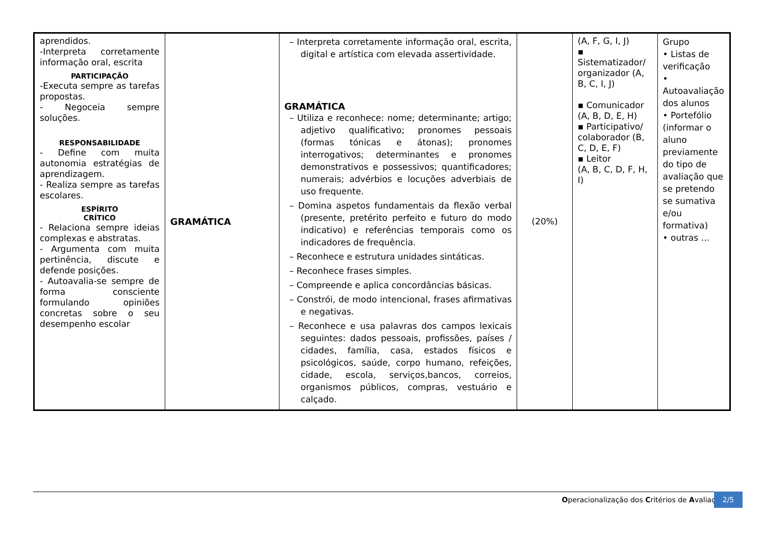| aprendidos. -Interpreta corretamente informação oral, escrita PARTICIPAÇÃO -Executa sempre as tarefas propostas. - Negoceia sempre soluções. RESPONSABILIDADE - Define com muita autonomia estratégias de aprendizagem. - Realiza sempre as tarefas escolares. ESPÍRITO CRÍTICO - Relaciona sempre ideias complexas e abstratas. - Argumenta com muita pertinência, discute e defende posições. - Autoavalia-se sempre de forma consciente formulando opiniões concretas sobre o seu desempenho escolar | GRAMÁTICA | – Interpreta corretamente informação oral, escrita, digital e artística com elevada assertividade. GRAMÁTICA – Utiliza e reconhece: nome; determinante; artigo; adjetivo qualificativo; pronomes pessoais (formas tónicas e átonas); pronomes interrogativos; determinantes e pronomes demonstrativos e possessivos; quantificadores; numerais; advérbios e locuções adverbiais de uso frequente. – Domina aspetos fundamentais da flexão verbal (presente, pretérito perfeito e futuro do modo indicativo) e referências temporais como os indicadores de frequência. – Reconhece e estrutura unidades sintáticas. – Reconhece frases simples. – Compreende e aplica concordâncias básicas. – Constrói, de modo intencional, frases afirmativas e negativas. – Reconhece e usa palavras dos campos lexicais seguintes: dados pessoais, profissões, países / cidades, família, casa, estados físicos e psicológicos, saúde, corpo humano, refeições, cidade, escola, serviços,bancos, correios, organismos públicos, compras, vestuário e calçado. | (20%) | (A, F, G, I, J) ▪ Sistematizador/ organizador (A, B, C, I, J) ▪ Comunicador (A, B, D, E, H) ▪ Participativo/ colaborador (B, C, D, E, F) ▪ Leitor (A, B, C, D, F, H, I) | Grupo • Listas de verificação • Autoavaliação dos alunos • Portefólio (informar o aluno previamente do tipo de avaliação que se pretendo se sumativa e/ou formativa) • outras … |
Operacionalização dos Critérios de Avaliação
2/5